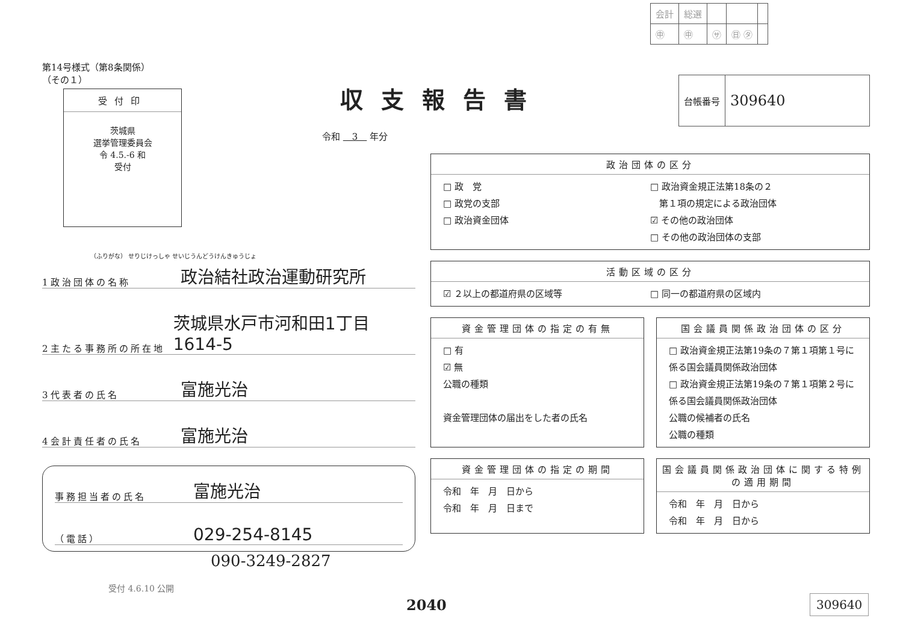| 会計 | 総選 | | | |
| ㊥ | ㊥ | ㋚ | ㊐ ㋟ | |
第14号様式（第8条関係）
（その１）
受付印
茨城県
選挙管理委員会
令 4.5.-6 和
受付
（ふりがな） せりじけっしゃ せいじうんどうけんきゅうじょ
1政治団体の名称 政治結社政治運動研究所
2主たる事務所の所在地 茨城県水戸市河和田1丁目1614-5
3代表者の氏名 富施光治
4会計責任者の氏名 富施光治
事務担当者の氏名 富施光治
（電話） 029-254-8145
090-3249-2827
受付 4.6.10 公開
収支報告書
令和 　3　 年分
| 台帳番号 | 309640 |
政治団体の区分
□ 政　党
□ 政党の支部
□ 政治資金団体
□ 政治資金規正法第18条の２
　第１項の規定による政治団体
☑ その他の政治団体
□ その他の政治団体の支部
活動区域の区分
☑ ２以上の都道府県の区域等 □ 同一の都道府県の区域内
資金管理団体の指定の有無
□ 有
☑ 無
公職の種類
資金管理団体の届出をした者の氏名
国会議員関係政治団体の区分
□ 政治資金規正法第19条の７第１項第１号に係る国会議員関係政治団体
□ 政治資金規正法第19条の７第１項第２号に係る国会議員関係政治団体
公職の候補者の氏名
公職の種類
資金管理団体の指定の期間
令和　年　月　日から
令和　年　月　日まで
国会議員関係政治団体に関する特例の適用期間
令和　年　月　日から
令和　年　月　日から
2040 309640